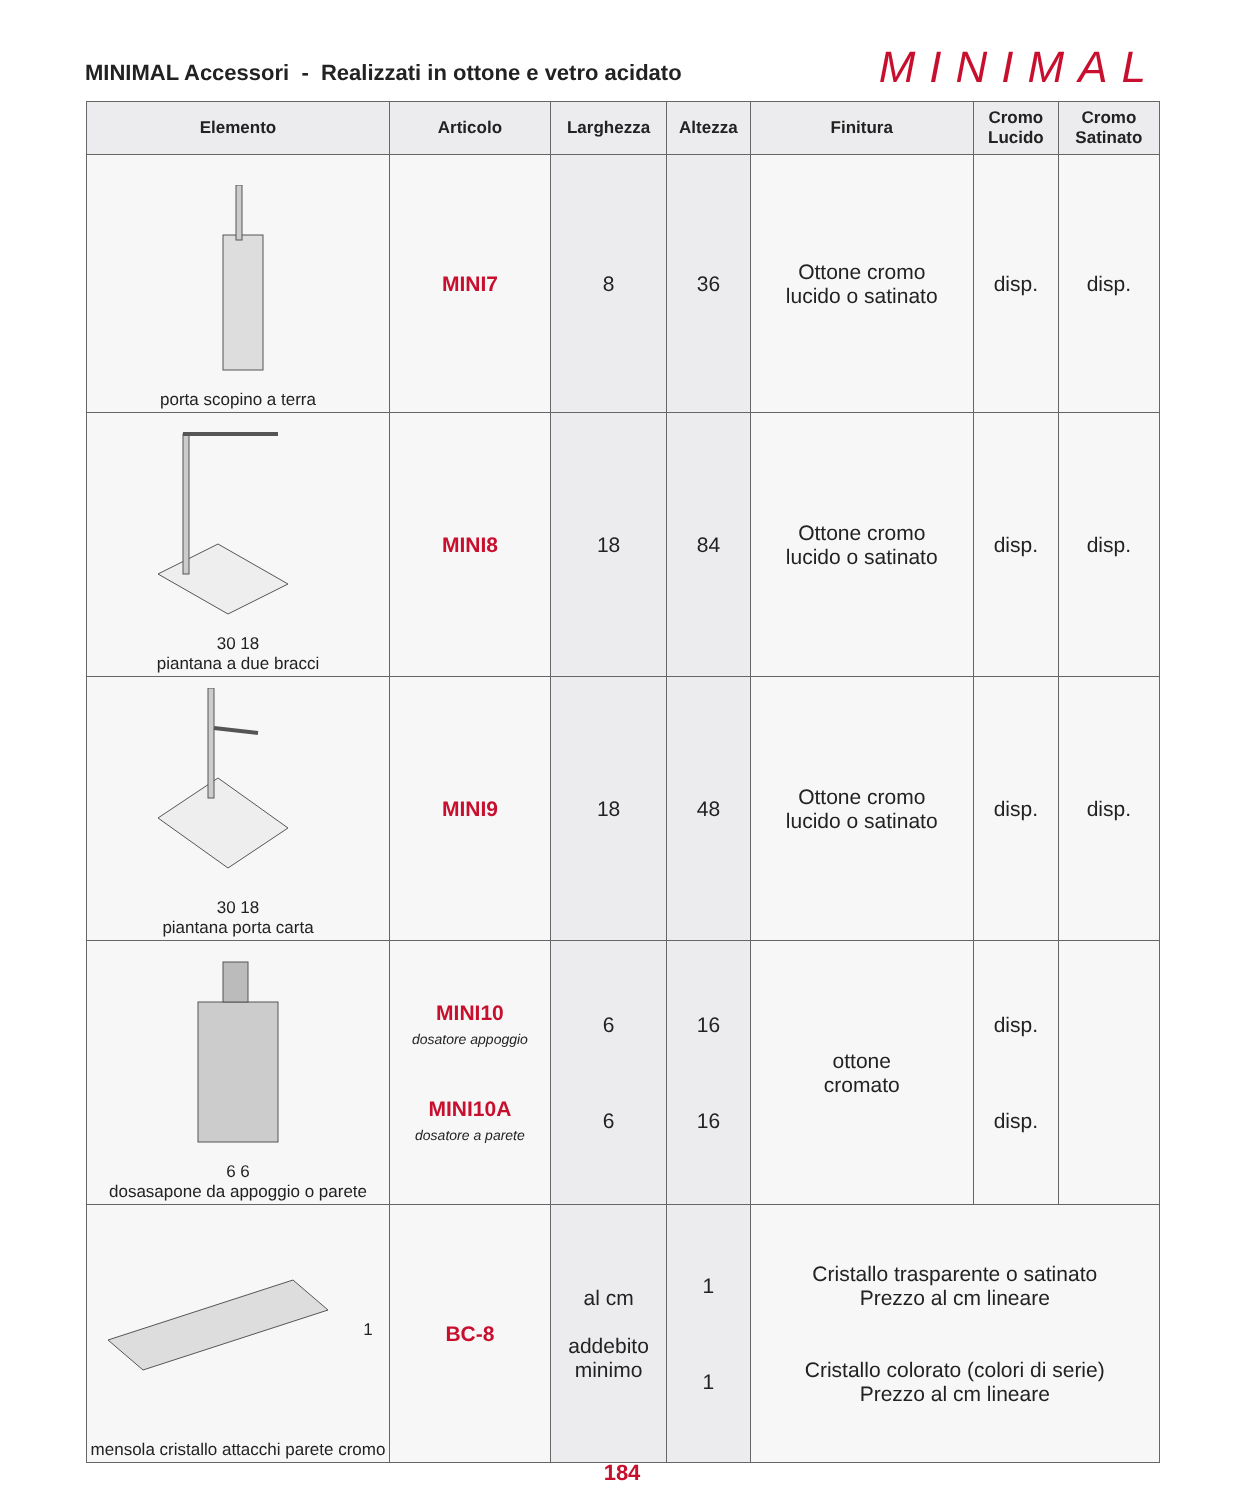MINIMAL Accessori - Realizzati in ottone e vetro acidato
MINIMAL
| Elemento | Articolo | Larghezza | Altezza | Finitura | Cromo Lucido | Cromo Satinato |
| --- | --- | --- | --- | --- | --- | --- |
| porta scopino a terra | MINI7 | 8 | 36 | Ottone cromo lucido o satinato | disp. | disp. |
| 30 18 piantana a due bracci | MINI8 | 18 | 84 | Ottone cromo lucido o satinato | disp. | disp. |
| 30 18 piantana porta carta | MINI9 | 18 | 48 | Ottone cromo lucido o satinato | disp. | disp. |
| 6 6 dosasapone da appoggio o parete | MINI10 dosatore appoggio MINI10A dosatore a parete | 6 6 | 16 16 | ottone cromato | disp. disp. | |
| 1 mensola cristallo attacchi parete cromo | BC-8 | al cm addebito minimo | 1 1 | Cristallo trasparente o satinato Prezzo al cm lineare Cristallo colorato (colori di serie) Prezzo al cm lineare | | |
184